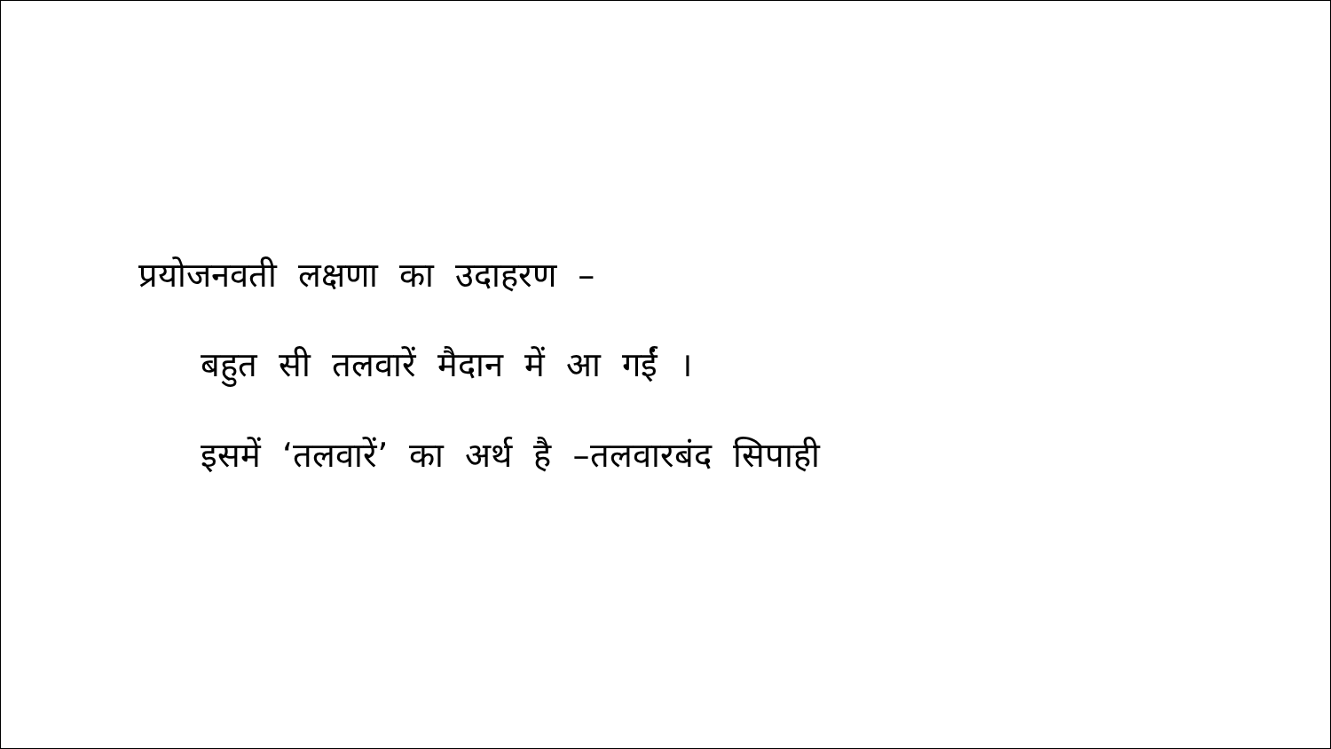प्रयोजनवती लक्षणा का उदाहरण –
बहुत सी तलवारें मैदान में आ गईं ।
इसमें ‘तलवारें’ का अर्थ है –तलवारबंद सिपाही